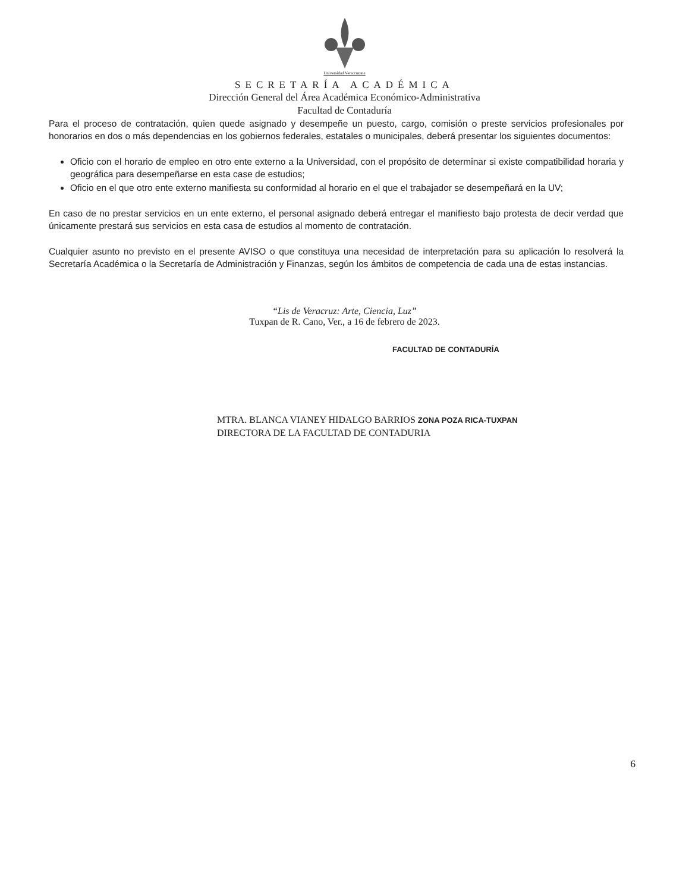Universidad Veracruzana
SECRETARÍA ACADÉMICA
Dirección General del Área Académica Económico-Administrativa
Facultad de Contaduría
Para el proceso de contratación, quien quede asignado y desempeñe un puesto, cargo, comisión o preste servicios profesionales por honorarios en dos o más dependencias en los gobiernos federales, estatales o municipales, deberá presentar los siguientes documentos:
Oficio con el horario de empleo en otro ente externo a la Universidad, con el propósito de determinar si existe compatibilidad horaria y geográfica para desempeñarse en esta case de estudios;
Oficio en el que otro ente externo manifiesta su conformidad al horario en el que el trabajador se desempeñará en la UV;
En caso de no prestar servicios en un ente externo, el personal asignado deberá entregar el manifiesto bajo protesta de decir verdad que únicamente prestará sus servicios en esta casa de estudios al momento de contratación.
Cualquier asunto no previsto en el presente AVISO o que constituya una necesidad de interpretación para su aplicación lo resolverá la Secretaría Académica o la Secretaría de Administración y Finanzas, según los ámbitos de competencia de cada una de estas instancias.
“Lis de Veracruz: Arte, Ciencia, Luz”
Tuxpan de R. Cano, Ver., a 16 de febrero de 2023.
FACULTAD DE CONTADURÍA
MTRA. BLANCA VIANEY HIDALGO BARRIOS ZONA POZA RICA-TUXPAN
DIRECTORA DE LA FACULTAD DE CONTADURIA
6